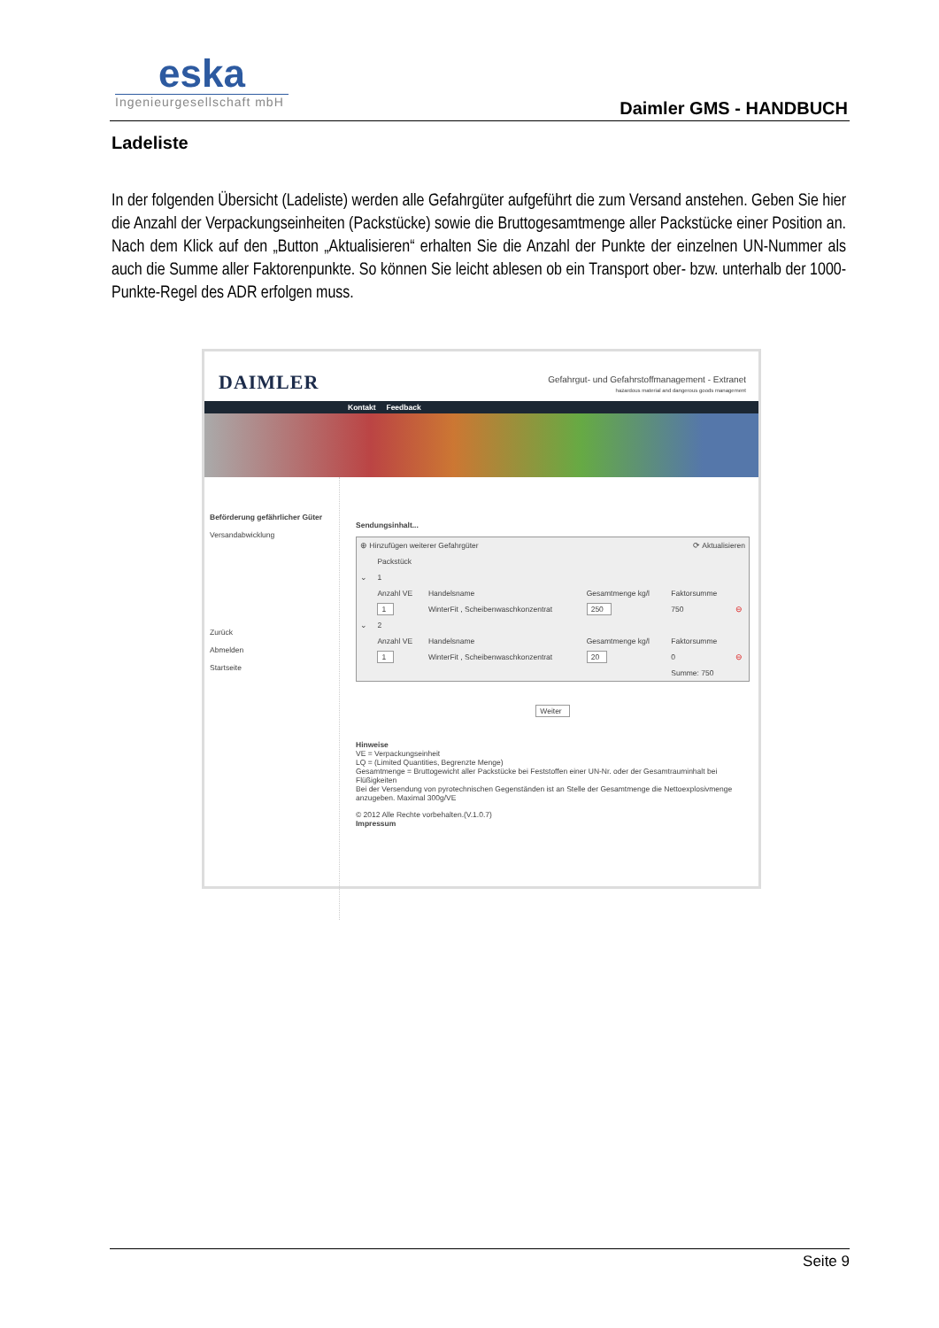eska
Ingenieurgesellschaft mbH
Daimler GMS - HANDBUCH
Ladeliste
In der folgenden Übersicht (Ladeliste) werden alle Gefahrgüter aufgeführt die zum Versand anstehen. Geben Sie hier die Anzahl der Verpackungseinheiten (Packstücke) sowie die Bruttogesamtmenge aller Packstücke einer Position an. Nach dem Klick auf den „Button „Aktualisieren“ erhalten Sie die Anzahl der Punkte der einzelnen UN-Nummer als auch die Summe aller Faktorenpunkte. So können Sie leicht ablesen ob ein Transport ober- bzw. unterhalb der 1000-Punkte-Regel des ADR erfolgen muss.
DAIMLER
Gefahrgut- und Gefahrstoffmanagement - Extranet
hazardous material and dangerous goods management
Kontakt Feedback
Beförderung gefährlicher Güter
Versandabwicklung
Zurück
Abmelden
Startseite
Sendungsinhalt...
| ⊕ Hinzufügen weiterer Gefahrgüter | | | | ⟳ Aktualisieren | |
| | Packstück | | | | |
| ⌄ | 1 | | | | |
| | Anzahl VE | Handelsname | Gesamtmenge kg/l | Faktorsumme | |
| | 1 | WinterFit , Scheibenwaschkonzentrat | 250 | 750 | ⊖ |
| ⌄ | 2 | | | | |
| | Anzahl VE | Handelsname | Gesamtmenge kg/l | Faktorsumme | |
| | 1 | WinterFit , Scheibenwaschkonzentrat | 20 | 0 | ⊖ |
| | | | | Summe: 750 | |
Weiter
Hinweise
VE = Verpackungseinheit
LQ = (Limited Quantities, Begrenzte Menge)
Gesamtmenge = Bruttogewicht aller Packstücke bei Feststoffen einer UN-Nr. oder der Gesamtrauminhalt bei Flüßigkeiten
Bei der Versendung von pyrotechnischen Gegenständen ist an Stelle der Gesamtmenge die Nettoexplosivmenge anzugeben. Maximal 300g/VE
© 2012 Alle Rechte vorbehalten.(V.1.0.7)
Impressum
Seite 9